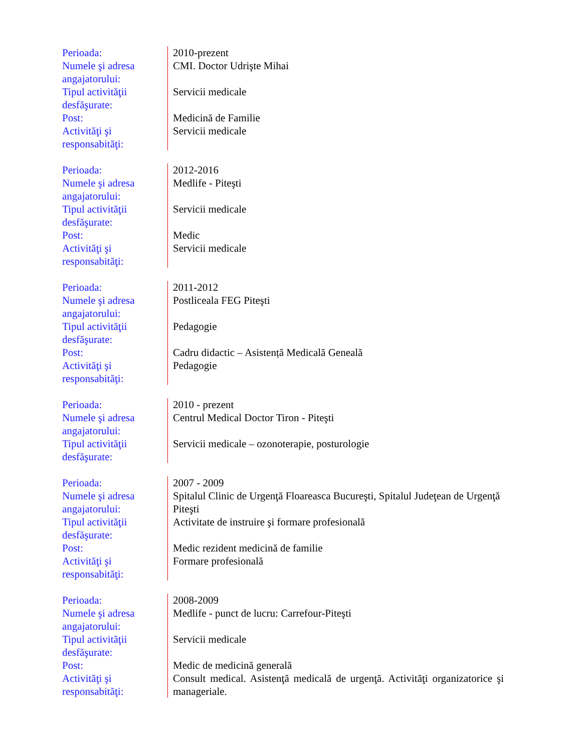| Perioada: Numele şi adresa angajatorului: Tipul activităţii desfăşurate: Post: Activităţi şi responsabităţi: | 2010-prezent CMI. Doctor Udrişte Mihai Servicii medicale Medicină de Familie Servicii medicale |
| Perioada: Numele şi adresa angajatorului: Tipul activităţii desfăşurate: Post: Activităţi şi responsabităţi: | 2012-2016 Medlife - Piteşti Servicii medicale Medic Servicii medicale |
| Perioada: Numele şi adresa angajatorului: Tipul activităţii desfăşurate: Post: Activităţi şi responsabităţi: | 2011-2012 Postliceala FEG Piteşti Pedagogie Cadru didactic – Asistență Medicală Geneală Pedagogie |
| Perioada: Numele şi adresa angajatorului: Tipul activităţii desfăşurate: | 2010 - prezent Centrul Medical Doctor Tiron - Piteşti Servicii medicale – ozonoterapie, posturologie |
| Perioada: Numele şi adresa angajatorului: Tipul activităţii desfăşurate: Post: Activităţi şi responsabităţi: | 2007 - 2009 Spitalul Clinic de Urgenţă Floareasca Bucureşti, Spitalul Judeţean de Urgenţă Piteşti Activitate de instruire şi formare profesională Medic rezident medicină de familie Formare profesională |
| Perioada: Numele şi adresa angajatorului: Tipul activităţii desfăşurate: Post: Activităţi şi responsabităţi: | 2008-2009 Medlife - punct de lucru: Carrefour-Piteşti Servicii medicale Medic de medicină generală Consult medical. Asistenţă medicală de urgenţă. Activităţi organizatorice şi manageriale. |